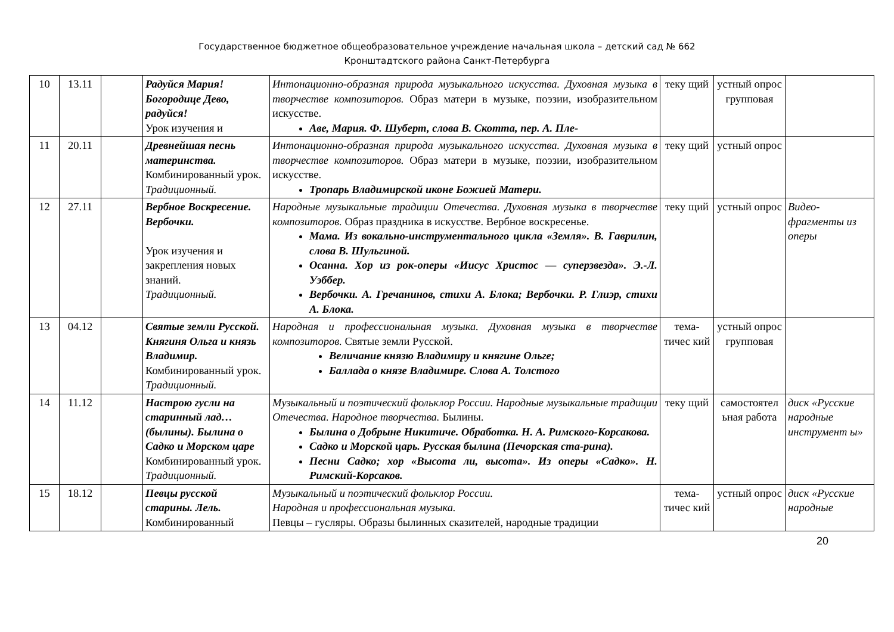Государственное бюджетное общеобразовательное учреждение начальная школа – детский сад № 662
Кронштадтского района Санкт-Петербурга
| 10 | 13.11 | | Радуйся Мария! Богородице Дево, радуйся! Урок изучения и | Интонационно-образная природа музыкального искусства. Духовная музыка в творчестве композиторов. Образ матери в музыке, поэзии, изобразительном искусстве. Аве, Мария. Ф. Шуберт, слова В. Скотта, пер. А. Пле- | теку щий | устный опрос групповая | |
| 11 | 20.11 | | Древнейшая песнь материнства. Комбинированный урок. Традиционный. | Интонационно-образная природа музыкального искусства. Духовная музыка в творчестве композиторов. Образ матери в музыке, поэзии, изобразительном искусстве. Тропарь Владимирской иконе Божией Матери. | теку щий | устный опрос | |
| 12 | 27.11 | | Вербное Воскресение. Вербочки. Урок изучения и закрепления новых знаний. Традиционный. | Народные музыкальные традиции Отечества. Духовная музыка в творчестве композиторов. Образ праздника в искусстве. Вербное воскресенье. Мама. Из вокально-инструментального цикла «Земля». В. Гаврилин, слова В. Шульгиной. Осанна. Хор из рок-оперы «Иисус Христос — суперзвезда». Э.-Л. Уэббер. Вербочки. А. Гречанинов, стихи А. Блока; Вербочки. Р. Глиэр, стихи А. Блока. | теку щий | устный опрос | Видео-фрагменты из оперы |
| 13 | 04.12 | | Святые земли Русской. Княгиня Ольга и князь Владимир. Комбинированный урок. Традиционный. | Народная и профессиональная музыка. Духовная музыка в творчестве композиторов. Святые земли Русской. Величание князю Владимиру и княгине Ольге; Баллада о князе Владимире. Слова А. Толстого | тема-тичес кий | устный опрос групповая | |
| 14 | 11.12 | | Настрою гусли на старинный лад… (былины). Былина о Садко и Морском царе Комбинированный урок. Традиционный. | Музыкальный и поэтический фольклор России. Народные музыкальные традиции Отечества. Народное творчества. Былины. Былина о Добрыне Никитиче. Обработка. Н. А. Римского-Корсакова. Садко и Морской царь. Русская былина (Печорская ста-рина). Песни Садко; хор «Высота ли, высота». Из оперы «Садко». Н. Римский-Корсаков. | теку щий | самостоятел ьная работа | диск «Русские народные инструмент ы» |
| 15 | 18.12 | | Певцы русской старины. Лель. Комбинированный | Музыкальный и поэтический фольклор России. Народная и профессиональная музыка. Певцы – гусляры. Образы былинных сказителей, народные традиции | тема-тичес кий | устный опрос | диск «Русские народные |
20